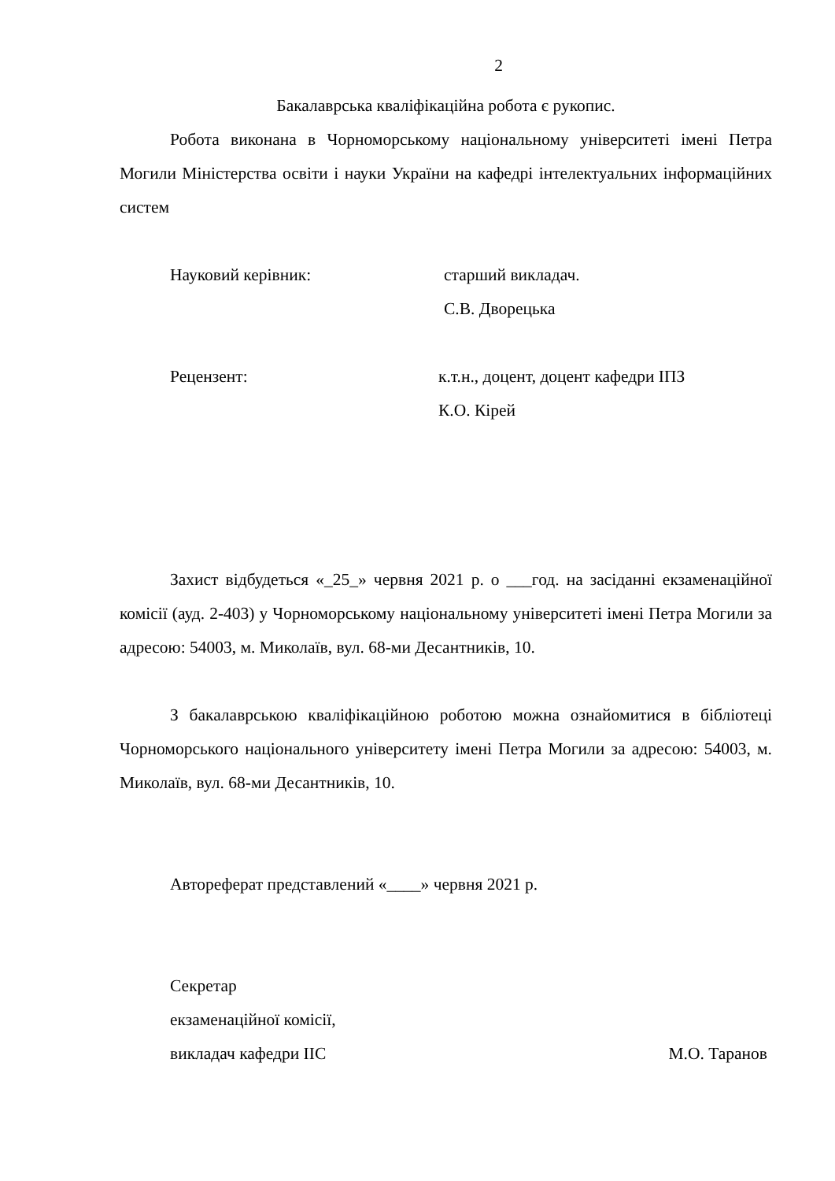2
Бакалаврська кваліфікаційна робота є рукопис.
Робота виконана в Чорноморському національному університеті імені Петра Могили Міністерства освіти і науки України на кафедрі інтелектуальних інформаційних систем
Науковий керівник: старший викладач.
С.В. Дворецька
Рецензент: к.т.н., доцент, доцент кафедри ІПЗ
К.О. Кірей
Захист відбудеться «_25_» червня 2021 р. о ___год. на засіданні екзаменаційної комісії (ауд. 2-403) у Чорноморському національному університеті імені Петра Могили за адресою: 54003, м. Миколаїв, вул. 68-ми Десантників, 10.
З бакалаврською кваліфікаційною роботою можна ознайомитися в бібліотеці Чорноморського національного університету імені Петра Могили за адресою: 54003, м. Миколаїв, вул. 68-ми Десантників, 10.
Автореферат представлений «____» червня 2021 р.
Секретар
екзаменаційної комісії,
викладач кафедри ІІС М.О. Таранов